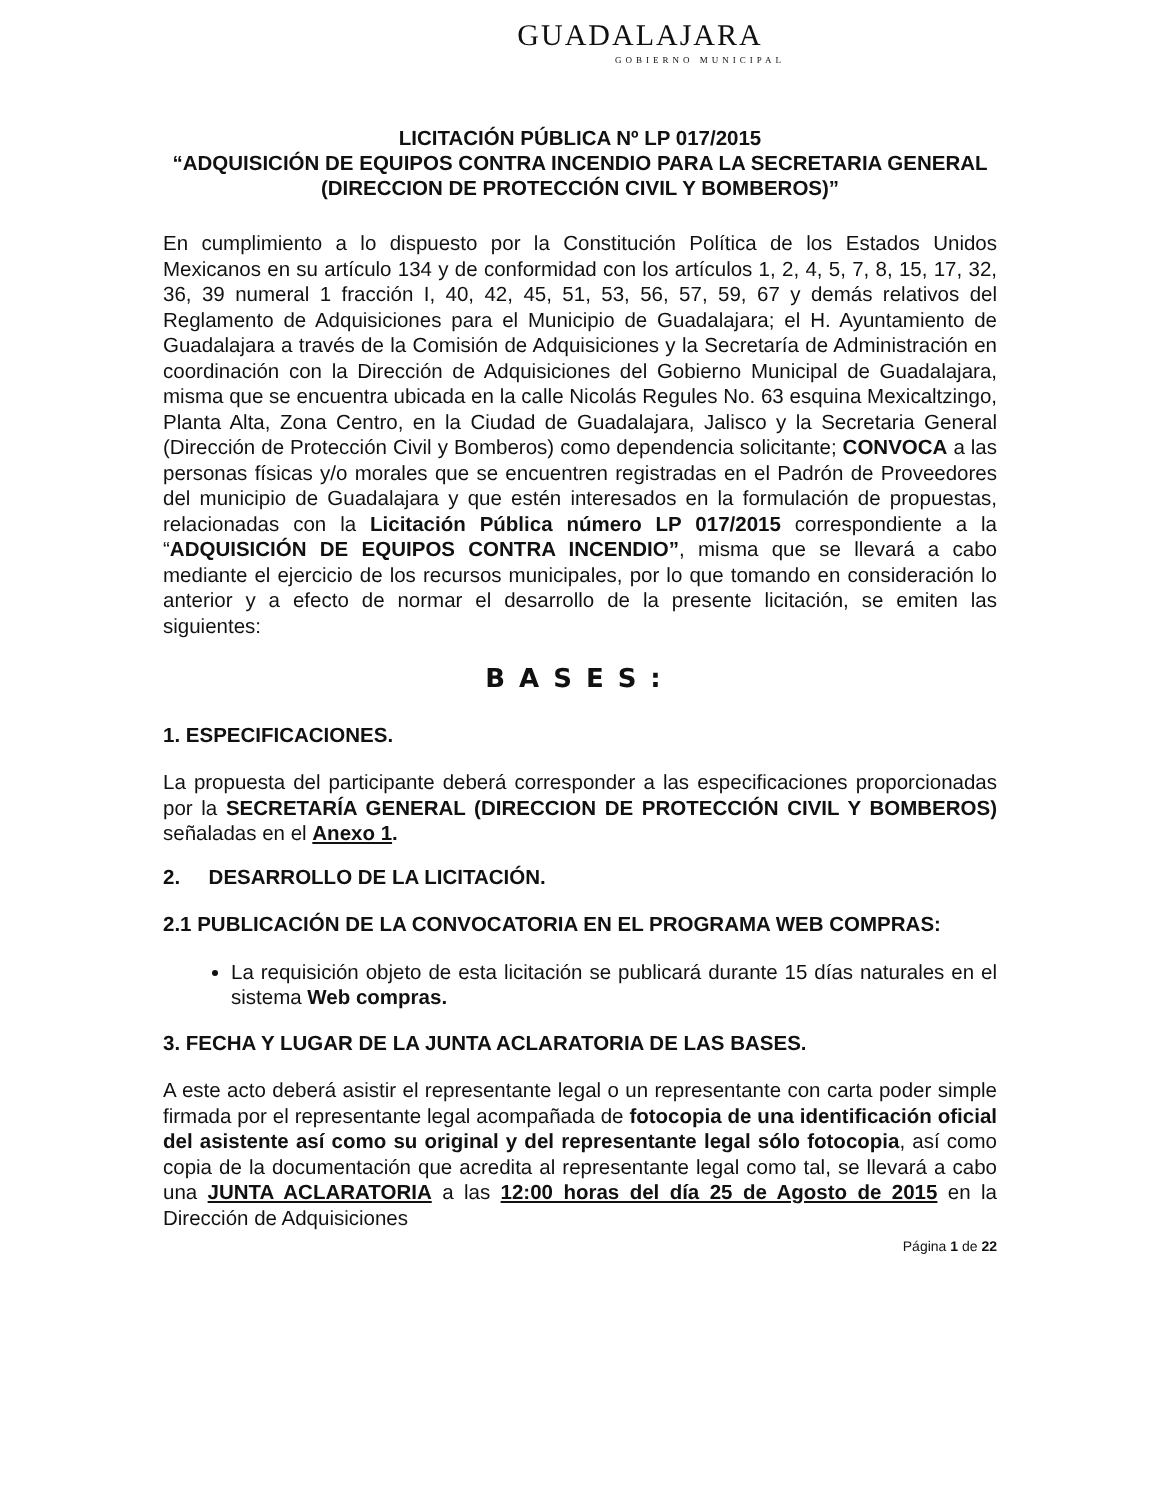GUADALAJARA
GOBIERNO MUNICIPAL
LICITACIÓN PÚBLICA Nº LP 017/2015
“ADQUISICIÓN DE EQUIPOS CONTRA INCENDIO PARA LA SECRETARIA GENERAL (DIRECCION DE PROTECCIÓN CIVIL Y BOMBEROS)”
En cumplimiento a lo dispuesto por la Constitución Política de los Estados Unidos Mexicanos en su artículo 134 y de conformidad con los artículos 1, 2, 4, 5, 7, 8, 15, 17, 32, 36, 39 numeral 1 fracción I, 40, 42, 45, 51, 53, 56, 57, 59, 67 y demás relativos del Reglamento de Adquisiciones para el Municipio de Guadalajara; el H. Ayuntamiento de Guadalajara a través de la Comisión de Adquisiciones y la Secretaría de Administración en coordinación con la Dirección de Adquisiciones del Gobierno Municipal de Guadalajara, misma que se encuentra ubicada en la calle Nicolás Regules No. 63 esquina Mexicaltzingo, Planta Alta, Zona Centro, en la Ciudad de Guadalajara, Jalisco y la Secretaria General (Dirección de Protección Civil y Bomberos) como dependencia solicitante; CONVOCA a las personas físicas y/o morales que se encuentren registradas en el Padrón de Proveedores del municipio de Guadalajara y que estén interesados en la formulación de propuestas, relacionadas con la Licitación Pública número LP 017/2015 correspondiente a la “ADQUISICIÓN DE EQUIPOS CONTRA INCENDIO”, misma que se llevará a cabo mediante el ejercicio de los recursos municipales, por lo que tomando en consideración lo anterior y a efecto de normar el desarrollo de la presente licitación, se emiten las siguientes:
BASES:
1. ESPECIFICACIONES.
La propuesta del participante deberá corresponder a las especificaciones proporcionadas por la SECRETARÍA GENERAL (DIRECCION DE PROTECCIÓN CIVIL Y BOMBEROS) señaladas en el Anexo 1.
2. DESARROLLO DE LA LICITACIÓN.
2.1 PUBLICACIÓN DE LA CONVOCATORIA EN EL PROGRAMA WEB COMPRAS:
La requisición objeto de esta licitación se publicará durante 15 días naturales en el sistema Web compras.
3. FECHA Y LUGAR DE LA JUNTA ACLARATORIA DE LAS BASES.
A este acto deberá asistir el representante legal o un representante con carta poder simple firmada por el representante legal acompañada de fotocopia de una identificación oficial del asistente así como su original y del representante legal sólo fotocopia, así como copia de la documentación que acredita al representante legal como tal, se llevará a cabo una JUNTA ACLARATORIA a las 12:00 horas del día 25 de Agosto de 2015 en la Dirección de Adquisiciones
Página 1 de 22